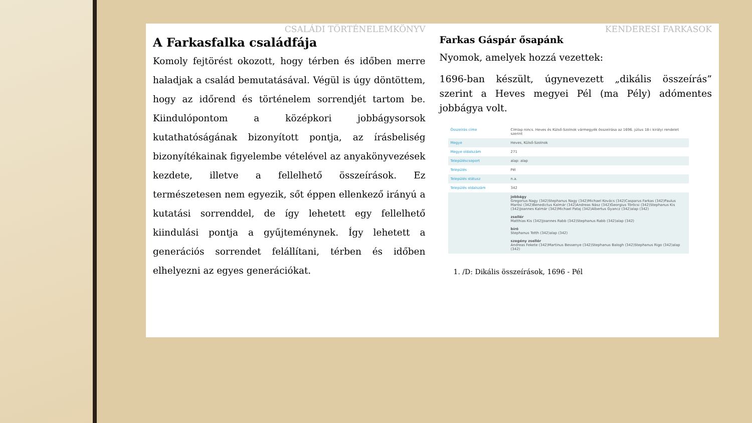CSALÁDI TÖRTÉNELEMKÖNYV
A Farkasfalka családfája
Komoly fejtörést okozott, hogy térben és időben merre haladjak a család bemutatásával. Végül is úgy döntöttem, hogy az időrend és történelem sorrendjét tartom be. Kiindulópontom a középkori jobbágysorsok kutathatóságának bizonyított pontja, az írásbeliség bizonyítékainak figyelembe vételével az anyakönyvezések kezdete, illetve a fellelhető összeírások. Ez természetesen nem egyezik, sőt éppen ellenkező irányú a kutatási sorrenddel, de így lehetett egy fellelhető kiindulási pontja a gyűjteménynek. Így lehetett a generációs sorrendet felállítani, térben és időben elhelyezni az egyes generációkat.
KENDERESI FARKASOK
Farkas Gáspár ősapánk
Nyomok, amelyek hozzá vezettek:
1696-ban készült, úgynevezett „dikális összeírás” szerint a Heves megyei Pél (ma Pély) adómentes jobbágya volt.
| Összeírás címe | Címlap nincs. Heves és Külső-Szolnok vármegyék összeírása az 1696. július 18-i királyi rendelet szerint |
| Megye | Heves, Külső-Szolnok |
| Megye oldalszám | 271 |
| Településcsoport | alap: alap |
| Település | Pél |
| Település státusz | n.a. |
| Település oldalszám | 342 |
| | jobbágy Gregorius Nagy (342)Stephanus Nagy (342)Michael Kovács (342)Casparus Farkas (342)Paulus Marósi (342)Benedictus Kalmár (342)Andreas Nász (342)Georgius Töröcsi (342)Stephanus Kis (342)Joannes Kalmár (342)Michael Pataj (342)Albertus Gyancz (342)alap (342) zsellér Matthias Kis (342)Joannes Rabb (342)Stephanus Rabb (342)alap (342) bíró Stephanus Totth (342)alap (342) szegény zsellér Andreas Fekete (342)Martinus Bessenye (342)Stephanus Balogh (342)Stephanus Rigo (342)alap (342) |
1. /D: Dikális összeírások, 1696 - Pél